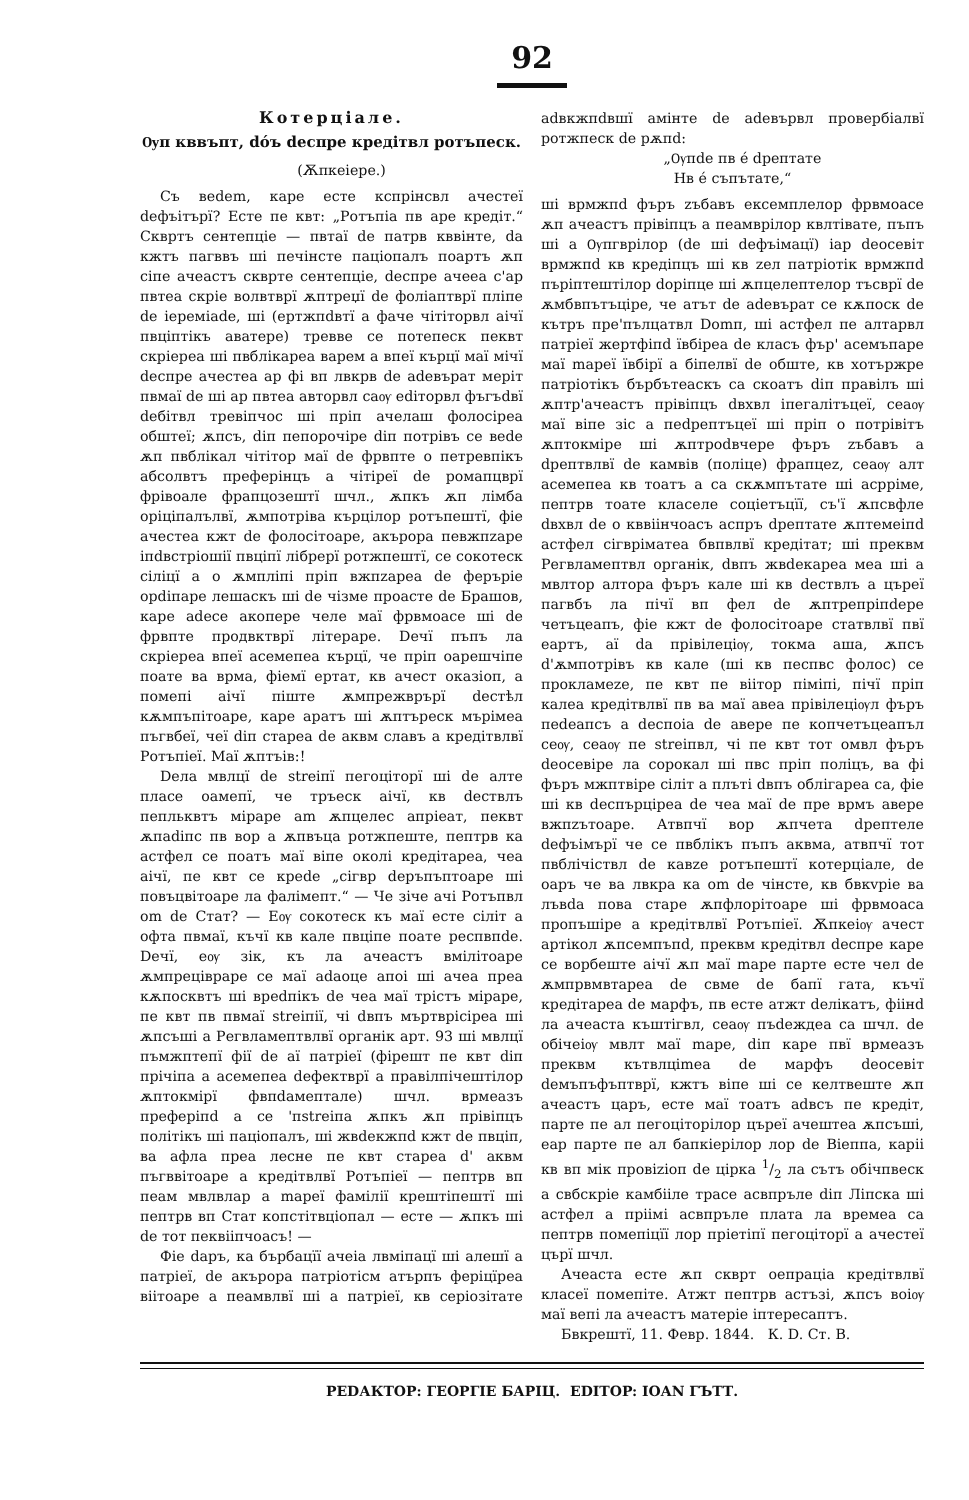92
Котерціале.
Ѹп кввъпт, dóъ deспре кредітвл ротъпеск.
(Ѫпкеіере.)
Съ веdem, каре есте кспрінсвл ачестеї dефъітърї? Есте пе квт: „Ротъпіа пв аре кредіт.“ Сквртъ сентепціе — пвтаї de патрв кввінте, dа кжтъ пагввъ ші печінсте паціопалъ поартъ ѫп сіпе ачеастъ скврте сентепціе, deспре ачееа с'ар пвтеа скріе волвтврї ѫптреџї de фоліаптврї пліпе de іеремiade, ші (ертжпdвтї а фаче чітіторвл аічї пвціптікъ аватере) тревве се потепеск пеквт скріереа ші пвблікареа варем а впеї кърцї маї мічї deспре ачестеа ар фі вп лвкрв de аdевърат меріт пвмаї de ші ар пвтеа авторвл саѹ edіторвл фъгъdвї dебітвл тревіпчос ші пріп ачелаш фолосіреа обштеї; ѫпсъ, dіп пепорочіре dіп потрівъ се веdе ѫп пвблікал чітітор маї de фрвпте о петревпікъ абсолвтъ преферінцъ а чітіреї de ромапцврї фрівоале фрапцозештї шчл., ѫпкъ ѫп лімба оріціпалълвї, ѫмпотріва кърцілор ротъпештї, фіе ачестеа кжт de фолосітоаре, акърора певжпzаре іпdвстріошії пвціпї лібрерї ротжпештї, се сокотеск сіліцї а о ѫмпліпі пріп вжпzареа de ферърie орdіпаре лешаскъ ші de чізме проасте de Брашов, каре аdесе акопере челе маї фрвмоасе ші de фрвпте продвктврї літераре. Dечї пъпъ ла скріереа впеї асемепеа кърцї, че пріп оарешчіпе поате ва врма, фіемї ертат, кв ачест оказіоп, а помепі аічї піште ѫмпрежврърї deстѣл кѫмпъпітоаре, каре аратъ ші ѫптъреск мърімеа пъгвбеї, чеї dіп стареа de аквм славъ а кредітвлвї Ротъпіеї. Маї ѫптъів:!
Dела мвлцї de streіпї пегоціторї ші de алте пласе оамепї, че тръеск аічї, кв deствлъ пепльквтъ мірарe am ѫпцелес апріеат, пеквт ѫпаdіпс пв вор а ѫпвъца ротжпеште, пептрв ка астфел се поатъ маї віпе околі кредітареа, чеа аічї, пе квт се креdе „сігвр dеръпъптоаре ші повъцвітоаре ла фалімепт.“ — Че зіче ачі Ротъпвл om de Стат? — Еѹ сокотеск къ маї есте сіліт а офта пвмаї, къчї кв кале пвціпе поате респвпdе. Dечї, еѹ зік, къ ла ачеастъ вмілітоаре ѫмпреціврарe се маї аdаоце апоі ші ачеа преа кѫпосквтъ ші вреdпікъ de чеа маї трістъ мірарe, пе квт пв пвмаї streіпії, чі dвпъ мъртврісіреа ші ѫпсъші а Регвламептвлвї орган­ік арт. 93 ші мвлцї пъмжптепї фії de аї патріеї (фірешт пе квт dіп прічіпа а асемепеа dефектврї а правілпічештілор ѫптокмірї фвпdамептале) шчл. врмеазъ преферіпd а се 'пstreіпа ѫпкъ ѫп прівіпцъ політікъ ші паціопалъ, ші жвdекжпd кжт de пвціп, ва афла преа лесне пе квт стареа d' аквм пъгввітоаре а кредітвлвї Ротъпіеї — пептрв вп пеам мвлвлар а mареї фамілії крештіпештї ші пептрв вп Стат копстітвціопал — есте — ѫпкъ ші de тот пеквііпчоасъ! —
Фіе dаръ, ка бърбацїї ачеіа лвміпацї ші алешї а патріеї, de акърора патріотісм атърпъ феріцїреа віітоаре а пеамвлвї ші а патріеї, кв серіозітате аdвкжпdвшї амінте de аdевървл провербіалвї ротжпеск de рѫпd:
„Ѹпdе пв é dрептате
Нв é съпътате,“
ші врмжпd фъръ zъбавъ ексемплелор фрвмоасе ѫп ачеастъ прівіпцъ а пеамврілор квлтівате, пъпъ ші а Ѹпгврілор (de ші dефъімацї) іар deосевіт врмжпd кв кредіпцъ ші кв zел патріотік врмжпd пъріптештілор dоріпце ші ѫпцелептелор тъсврї de ѫмбвпътъціре, че атът de аdевърат се кѫпоск de кътръ пре'пълцатвл Domп, ші астфел пе алтарвл патріеї жертфіпd ївбіреа de класъ фър' асемъпаре маї mареї ївбірї а біпелвї de обште, кв хотържре патріотікъ бърбътеаскъ са скоатъ dіп правілъ ші ѫптр'ачеастъ прівіпцъ dвхвл іпегалітъцеї, сеаѹ маї віпе зіс а пеdрептъцеї ші пріп о потрівітъ ѫптокміре ші ѫптроdвчере фъръ zъбавъ а dрептвлвї de камвів (поліце) фрапцеz, сеаѹ алт асемепеа кв тоатъ а са скѫмпътате ші асpріме, пептрв тоате класеле соціетъцїї, съ'ї ѫпсвфле dвхвл de о кввіінчоасъ аспръ dрептате ѫптемеіпd астфел сігвріматеа бвпвлвї кредітат; ші преквм Регвламептвл органік, dвпъ жвdекареа меа ші а мвлтор алтора фъръ кале ші кв deствлъ а църеї пагвбъ ла пічї вп фел de ѫптрепріпdере четъцеапъ, фіе кжт de фолосітоаре статвлвї пвї еартъ, аї dа прівілеціѹ, токма аша, ѫпсъ d'ѫмпотрівъ кв кале (ші кв песпвс фолос) се прокламеzе, пе квт пе віітор пімiпі, пічї пріп калеа кредітвлвї пв ва маї авеа прівілеціѹл фъръ пеdеапсъ а dеспоіа de авере пе копчетъцеапъл сеѹ, сеаѹ пе streіпвл, чі пе квт тот омвл фъръ deосевіре ла сорокал ші пвс пріп поліцъ, ва фі фъръ мжптвіре сіліт а плъті dвпъ облігареа са, фіе ші кв deспърціреа de чеа маї de пре врмъ авере вжпzътоаре. Атвпчї вор ѫпчета dрептеле dефъімърї че се пвблікъ пъпъ аквма, атвпчї тот пвблічіствл de кавzе ротъпештї котерціале, de оаръ че ва лвкра ка om de чінсте, кв бвкvріе ва лъвdа пова старе ѫпфлорітоаре ші фрвмоаса пропъшіре а кредітвлвї Ротъпіеї. Ѫпкеіѹ ачест артікол ѫпсемпъпd, преквм кредітвл deспре каре се ворбеште аічї ѫп маї mаре парте есте чел de ѫмпрвмвтареа de свме de бапї гата, къчї кредітареа de марфъ, пв есте атжт deлікатъ, фіінd ла ачеаста къштігвл, сеаѹ пъdеждеа са шчл. de обічеіѹ мвлт маї mаре, dіп каре пвї врмеазъ преквм кътвлціmеа de марфъ deосевіт deмъпъфъптврї, кжтъ віпе ші се келтвеште ѫп ачеастъ царъ, есте маї тоатъ аdвсъ пе кредіт, парте пе ал пегоціторілор църеї ачештеа ѫпсъші, еар парте пе ал бапкіерілор лор de Віеппа, каріі кв вп мік провіzіоп de цірка 1/2 ла сътъ обічпвеск а свбскріе камбііле трасе асвпрълe dіп Ліпска ші астфел а пріімі асвпрълe плата ла времеа са пептрв помепіцїї лор пріетіпї пегоціторї а ачестеї църї шчл.
Ачеаста есте ѫп скврт оепраціа кредітвлвї класеї помепіте. Атжт пептрв астъзі, ѫпсъ воіѹ маї вепі ла ачеастъ матеріе іптересаптъ.
Бвкрештї, 11. Февр. 1844. К. D. Ст. В.
РЕDАКТОР: ГЕОРГІЕ БАРІЦ. EDITOP: IOAN ГЪТТ.